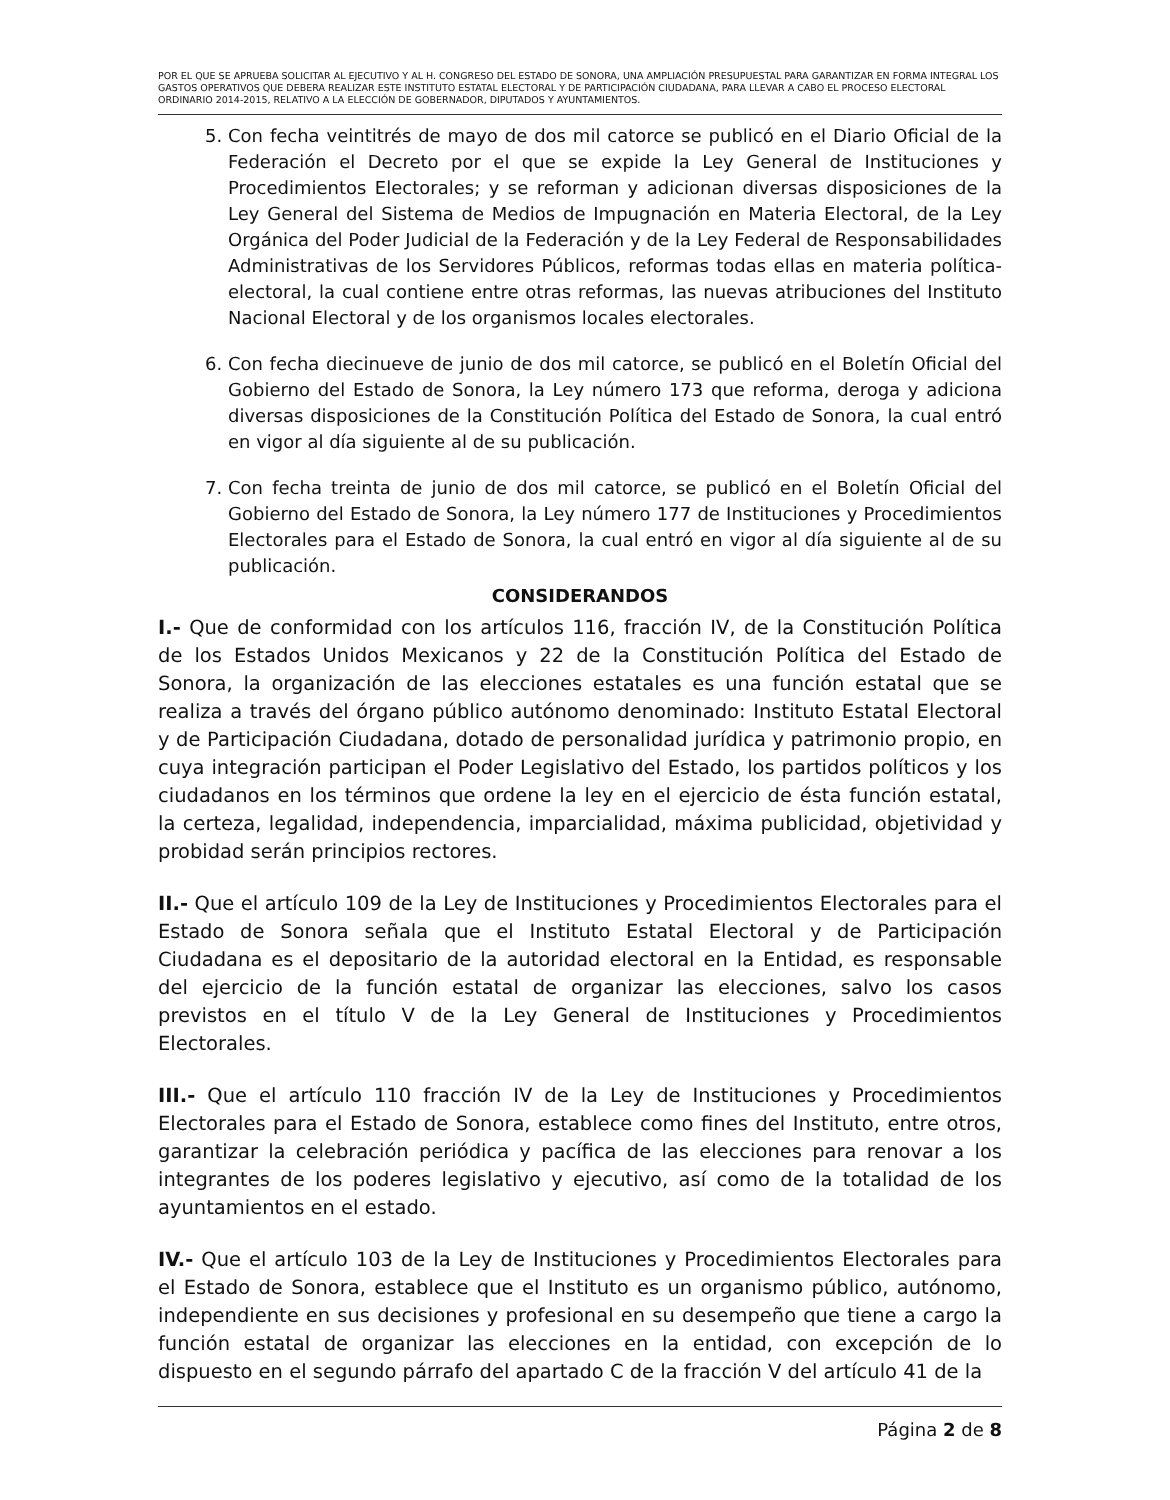POR EL QUE SE APRUEBA SOLICITAR AL EJECUTIVO Y AL H. CONGRESO DEL ESTADO DE SONORA, UNA AMPLIACIÓN PRESUPUESTAL PARA GARANTIZAR EN FORMA INTEGRAL LOS GASTOS OPERATIVOS QUE DEBERA REALIZAR ESTE INSTITUTO ESTATAL ELECTORAL Y DE PARTICIPACIÓN CIUDADANA, PARA LLEVAR A CABO EL PROCESO ELECTORAL ORDINARIO 2014-2015, RELATIVO A LA ELECCIÓN DE GOBERNADOR, DIPUTADOS Y AYUNTAMIENTOS.
5. Con fecha veintitrés de mayo de dos mil catorce se publicó en el Diario Oficial de la Federación el Decreto por el que se expide la Ley General de Instituciones y Procedimientos Electorales; y se reforman y adicionan diversas disposiciones de la Ley General del Sistema de Medios de Impugnación en Materia Electoral, de la Ley Orgánica del Poder Judicial de la Federación y de la Ley Federal de Responsabilidades Administrativas de los Servidores Públicos, reformas todas ellas en materia política-electoral, la cual contiene entre otras reformas, las nuevas atribuciones del Instituto Nacional Electoral y de los organismos locales electorales.
6. Con fecha diecinueve de junio de dos mil catorce, se publicó en el Boletín Oficial del Gobierno del Estado de Sonora, la Ley número 173 que reforma, deroga y adiciona diversas disposiciones de la Constitución Política del Estado de Sonora, la cual entró en vigor al día siguiente al de su publicación.
7. Con fecha treinta de junio de dos mil catorce, se publicó en el Boletín Oficial del Gobierno del Estado de Sonora, la Ley número 177 de Instituciones y Procedimientos Electorales para el Estado de Sonora, la cual entró en vigor al día siguiente al de su publicación.
CONSIDERANDOS
I.- Que de conformidad con los artículos 116, fracción IV, de la Constitución Política de los Estados Unidos Mexicanos y 22 de la Constitución Política del Estado de Sonora, la organización de las elecciones estatales es una función estatal que se realiza a través del órgano público autónomo denominado: Instituto Estatal Electoral y de Participación Ciudadana, dotado de personalidad jurídica y patrimonio propio, en cuya integración participan el Poder Legislativo del Estado, los partidos políticos y los ciudadanos en los términos que ordene la ley en el ejercicio de ésta función estatal, la certeza, legalidad, independencia, imparcialidad, máxima publicidad, objetividad y probidad serán principios rectores.
II.- Que el artículo 109 de la Ley de Instituciones y Procedimientos Electorales para el Estado de Sonora señala que el Instituto Estatal Electoral y de Participación Ciudadana es el depositario de la autoridad electoral en la Entidad, es responsable del ejercicio de la función estatal de organizar las elecciones, salvo los casos previstos en el título V de la Ley General de Instituciones y Procedimientos Electorales.
III.- Que el artículo 110 fracción IV de la Ley de Instituciones y Procedimientos Electorales para el Estado de Sonora, establece como fines del Instituto, entre otros, garantizar la celebración periódica y pacífica de las elecciones para renovar a los integrantes de los poderes legislativo y ejecutivo, así como de la totalidad de los ayuntamientos en el estado.
IV.- Que el artículo 103 de la Ley de Instituciones y Procedimientos Electorales para el Estado de Sonora, establece que el Instituto es un organismo público, autónomo, independiente en sus decisiones y profesional en su desempeño que tiene a cargo la función estatal de organizar las elecciones en la entidad, con excepción de lo dispuesto en el segundo párrafo del apartado C de la fracción V del artículo 41 de la
Página 2 de 8